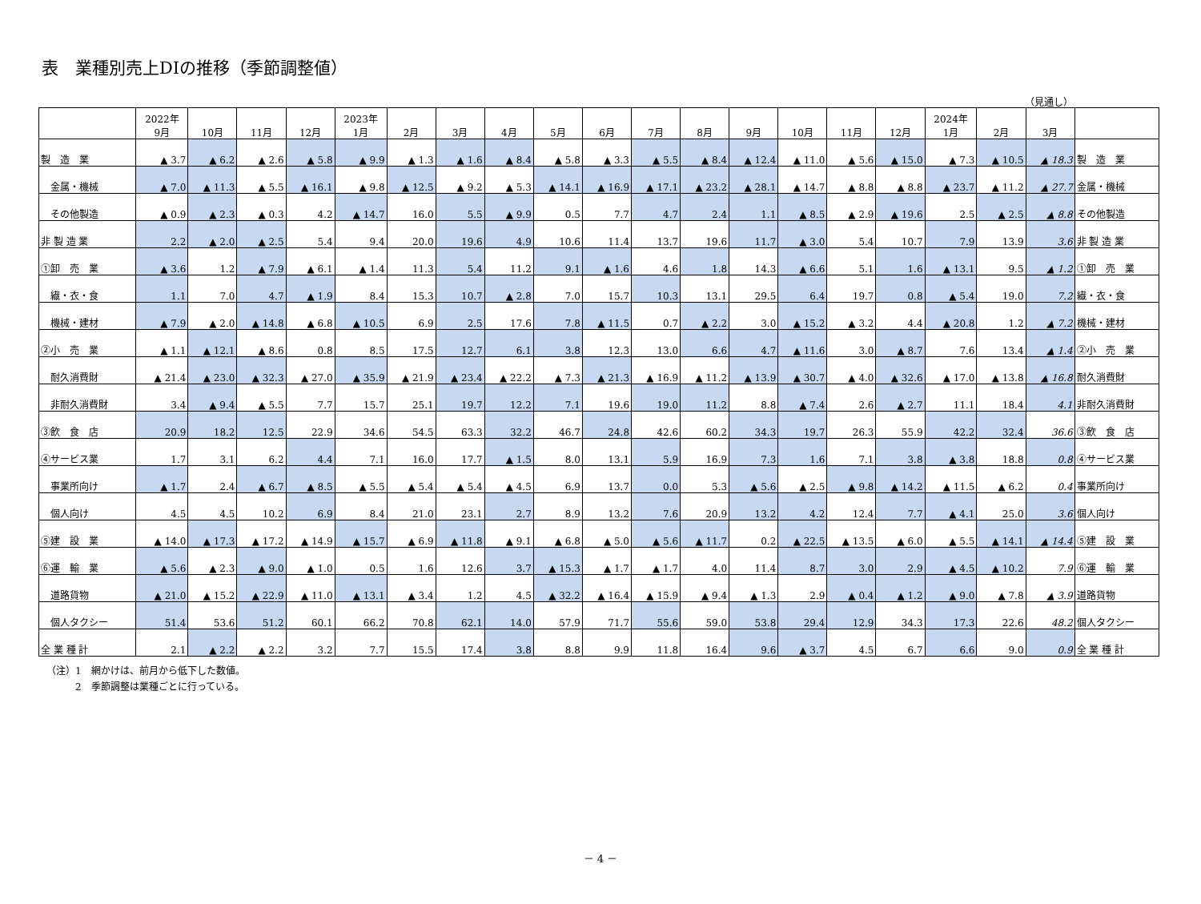表　業種別売上DIの推移（季節調整値）
（見通し）
| | 2022年 9月 | 10月 | 11月 | 12月 | 2023年 1月 | 2月 | 3月 | 4月 | 5月 | 6月 | 7月 | 8月 | 9月 | 10月 | 11月 | 12月 | 2024年 1月 | 2月 | 3月 | |
| --- | --- | --- | --- | --- | --- | --- | --- | --- | --- | --- | --- | --- | --- | --- | --- | --- | --- | --- | --- | --- |
| 製 造 業 | ▲ 3.7 | ▲ 6.2 | ▲ 2.6 | ▲ 5.8 | ▲ 9.9 | ▲ 1.3 | ▲ 1.6 | ▲ 8.4 | ▲ 5.8 | ▲ 3.3 | ▲ 5.5 | ▲ 8.4 | ▲ 12.4 | ▲ 11.0 | ▲ 5.6 | ▲ 15.0 | ▲ 7.3 | ▲ 10.5 | ▲ 18.3 | 製 造 業 |
| 金属・機械 | ▲ 7.0 | ▲ 11.3 | ▲ 5.5 | ▲ 16.1 | ▲ 9.8 | ▲ 12.5 | ▲ 9.2 | ▲ 5.3 | ▲ 14.1 | ▲ 16.9 | ▲ 17.1 | ▲ 23.2 | ▲ 28.1 | ▲ 14.7 | ▲ 8.8 | ▲ 8.8 | ▲ 23.7 | ▲ 11.2 | ▲ 27.7 | 金属・機械 |
| その他製造 | ▲ 0.9 | ▲ 2.3 | ▲ 0.3 | 4.2 | ▲ 14.7 | 16.0 | 5.5 | ▲ 9.9 | 0.5 | 7.7 | 4.7 | 2.4 | 1.1 | ▲ 8.5 | ▲ 2.9 | ▲ 19.6 | 2.5 | ▲ 2.5 | ▲ 8.8 | その他製造 |
| 非 製 造 業 | 2.2 | ▲ 2.0 | ▲ 2.5 | 5.4 | 9.4 | 20.0 | 19.6 | 4.9 | 10.6 | 11.4 | 13.7 | 19.6 | 11.7 | ▲ 3.0 | 5.4 | 10.7 | 7.9 | 13.9 | 3.6 | 非 製 造 業 |
| ①卸 売 業 | ▲ 3.6 | 1.2 | ▲ 7.9 | ▲ 6.1 | ▲ 1.4 | 11.3 | 5.4 | 11.2 | 9.1 | ▲ 1.6 | 4.6 | 1.8 | 14.3 | ▲ 6.6 | 5.1 | 1.6 | ▲ 13.1 | 9.5 | ▲ 1.2 | ①卸 売 業 |
| 繊・衣・食 | 1.1 | 7.0 | 4.7 | ▲ 1.9 | 8.4 | 15.3 | 10.7 | ▲ 2.8 | 7.0 | 15.7 | 10.3 | 13.1 | 29.5 | 6.4 | 19.7 | 0.8 | ▲ 5.4 | 19.0 | 7.2 | 繊・衣・食 |
| 機械・建材 | ▲ 7.9 | ▲ 2.0 | ▲ 14.8 | ▲ 6.8 | ▲ 10.5 | 6.9 | 2.5 | 17.6 | 7.8 | ▲ 11.5 | 0.7 | ▲ 2.2 | 3.0 | ▲ 15.2 | ▲ 3.2 | 4.4 | ▲ 20.8 | 1.2 | ▲ 7.2 | 機械・建材 |
| ②小 売 業 | ▲ 1.1 | ▲ 12.1 | ▲ 8.6 | 0.8 | 8.5 | 17.5 | 12.7 | 6.1 | 3.8 | 12.3 | 13.0 | 6.6 | 4.7 | ▲ 11.6 | 3.0 | ▲ 8.7 | 7.6 | 13.4 | ▲ 1.4 | ②小 売 業 |
| 耐久消費財 | ▲ 21.4 | ▲ 23.0 | ▲ 32.3 | ▲ 27.0 | ▲ 35.9 | ▲ 21.9 | ▲ 23.4 | ▲ 22.2 | ▲ 7.3 | ▲ 21.3 | ▲ 16.9 | ▲ 11.2 | ▲ 13.9 | ▲ 30.7 | ▲ 4.0 | ▲ 32.6 | ▲ 17.0 | ▲ 13.8 | ▲ 16.8 | 耐久消費財 |
| 非耐久消費財 | 3.4 | ▲ 9.4 | ▲ 5.5 | 7.7 | 15.7 | 25.1 | 19.7 | 12.2 | 7.1 | 19.6 | 19.0 | 11.2 | 8.8 | ▲ 7.4 | 2.6 | ▲ 2.7 | 11.1 | 18.4 | 4.1 | 非耐久消費財 |
| ③飲 食 店 | 20.9 | 18.2 | 12.5 | 22.9 | 34.6 | 54.5 | 63.3 | 32.2 | 46.7 | 24.8 | 42.6 | 60.2 | 34.3 | 19.7 | 26.3 | 55.9 | 42.2 | 32.4 | 36.6 | ③飲 食 店 |
| ④サービス業 | 1.7 | 3.1 | 6.2 | 4.4 | 7.1 | 16.0 | 17.7 | ▲ 1.5 | 8.0 | 13.1 | 5.9 | 16.9 | 7.3 | 1.6 | 7.1 | 3.8 | ▲ 3.8 | 18.8 | 0.8 | ④サービス業 |
| 事業所向け | ▲ 1.7 | 2.4 | ▲ 6.7 | ▲ 8.5 | ▲ 5.5 | ▲ 5.4 | ▲ 5.4 | ▲ 4.5 | 6.9 | 13.7 | 0.0 | 5.3 | ▲ 5.6 | ▲ 2.5 | ▲ 9.8 | ▲ 14.2 | ▲ 11.5 | ▲ 6.2 | 0.4 | 事業所向け |
| 個人向け | 4.5 | 4.5 | 10.2 | 6.9 | 8.4 | 21.0 | 23.1 | 2.7 | 8.9 | 13.2 | 7.6 | 20.9 | 13.2 | 4.2 | 12.4 | 7.7 | ▲ 4.1 | 25.0 | 3.6 | 個人向け |
| ⑤建 設 業 | ▲ 14.0 | ▲ 17.3 | ▲ 17.2 | ▲ 14.9 | ▲ 15.7 | ▲ 6.9 | ▲ 11.8 | ▲ 9.1 | ▲ 6.8 | ▲ 5.0 | ▲ 5.6 | ▲ 11.7 | 0.2 | ▲ 22.5 | ▲ 13.5 | ▲ 6.0 | ▲ 5.5 | ▲ 14.1 | ▲ 14.4 | ⑤建 設 業 |
| ⑥運 輸 業 | ▲ 5.6 | ▲ 2.3 | ▲ 9.0 | ▲ 1.0 | 0.5 | 1.6 | 12.6 | 3.7 | ▲ 15.3 | ▲ 1.7 | ▲ 1.7 | 4.0 | 11.4 | 8.7 | 3.0 | 2.9 | ▲ 4.5 | ▲ 10.2 | 7.9 | ⑥運 輸 業 |
| 道路貨物 | ▲ 21.0 | ▲ 15.2 | ▲ 22.9 | ▲ 11.0 | ▲ 13.1 | ▲ 3.4 | 1.2 | 4.5 | ▲ 32.2 | ▲ 16.4 | ▲ 15.9 | ▲ 9.4 | ▲ 1.3 | 2.9 | ▲ 0.4 | ▲ 1.2 | ▲ 9.0 | ▲ 7.8 | ▲ 3.9 | 道路貨物 |
| 個人タクシー | 51.4 | 53.6 | 51.2 | 60.1 | 66.2 | 70.8 | 62.1 | 14.0 | 57.9 | 71.7 | 55.6 | 59.0 | 53.8 | 29.4 | 12.9 | 34.3 | 17.3 | 22.6 | 48.2 | 個人タクシー |
| 全 業 種 計 | 2.1 | ▲ 2.2 | ▲ 2.2 | 3.2 | 7.7 | 15.5 | 17.4 | 3.8 | 8.8 | 9.9 | 11.8 | 16.4 | 9.6 | ▲ 3.7 | 4.5 | 6.7 | 6.6 | 9.0 | 0.9 | 全 業 種 計 |
（注）1　網かけは、前月から低下した数値。
　　　2　季節調整は業種ごとに行っている。
－ 4 －